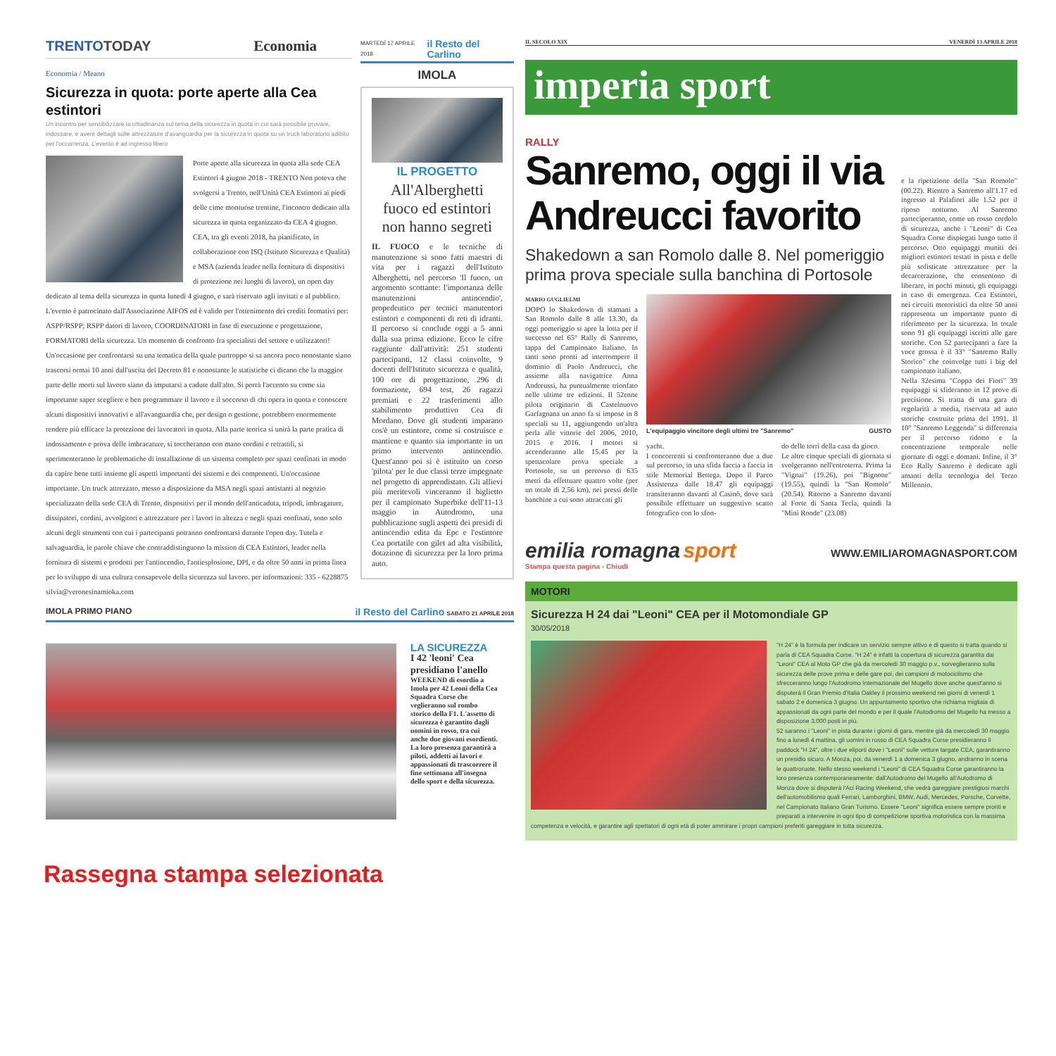TRENTOTODAY Economia
Economia / Meano
Sicurezza in quota: porte aperte alla Cea estintori
Un incontro per sensibilizzare la cittadinanza sul tema della sicurezza in quota in cui sarà possibile provare, indossare, e avere dettagli sulle attrezzature d'avanguardia per la sicurezza in quota su un truck laboratorio adibito per l'occorrenza. L'evento è ad ingresso libero
Porte aperte alla sicurezza in quota alla sede CEA Estintori 4 giugno 2018 - TRENTO Non poteva che svolgersi a Trento, nell'Unità CEA Estintori ai piedi delle cime montuose trentine, l'incontro dedicato alla sicurezza in quota organizzato da CEA 4 giugno. CEA, tra gli eventi 2018, ha pianificato, in collaborazione con ISQ (Istituto Sicurezza e Qualità) e MSA (azienda leader nella fornitura di dispositivi di protezione nei luoghi di lavoro), un open day dedicato al tema della sicurezza in quota lunedì 4 giugno, e sarà riservato agli invitati e al pubblico. L'evento è patrocinato dall'Associazione AIFOS ed è valido per l'ottenimento dei crediti formativi per: ASPP/RSPP; RSPP datori di lavoro, COORDINATORI in fase di esecuzione e progettazione, FORMATORI della sicurezza. Un momento di confronto fra specialisti del settore e utilizzatori! Un'occasione per confrontarsi su una tematica della quale purtroppo si sa ancora poco nonostante siano trascorsi ormai 10 anni dall'uscita del Decreto 81 e nonostante le statistiche ci dicano che la maggior parte delle morti sul lavoro siano da imputarsi a cadute dall'alto. Si porrà l'accento su come sia importante saper scegliere e ben programmare il lavoro e il soccorso di chi opera in quota e conoscere alcuni dispositivi innovativi e all'avanguardia che, per design o gestione, potrebbero enormemente rendere più efficace la protezione dei lavoratori in quota. Alla parte teorica si unirà la parte pratica di indossamento e prova delle imbracature, si toccheranno con mano cordini e retrattili, si sperimenteranno le problematiche di installazione di un sistema completo per spazi confinati in modo da capire bene tutti insieme gli aspetti importanti dei sistemi e dei componenti. Un'occasione importante. Un truck attrezzato, messo a disposizione da MSA negli spazi antistanti al negozio specializzato della sede CEA di Trento, dispositivi per il mondo dell'anticaduta, tripodi, imbragature, dissipatori, cordini, avvolgitori e attrezzature per i lavori in altezza e negli spazi confinati, sono solo alcuni degli strumenti con cui i partecipanti potranno confrontarsi durante l'open day. Tutela e salvaguardia, le parole chiave che contraddistinguono la mission di CEA Estintori, leader nella fornitura di sistemi e prodotti per l'antincendio, l'antiesplosione, DPI, e da oltre 50 anni in prima linea per lo sviluppo di una cultura consapevole della sicurezza sul lavoro. per informazioni: 335 - 6228875 silvia@veronesinamioka.com
MARTEDÌ 17 APRILE 2018 il Resto del Carlino
IMOLA
IL PROGETTO
All'Alberghetti fuoco ed estintori non hanno segreti
IL FUOCO e le tecniche di manutenzione si sono fatti maestri di vita per i ragazzi dell'Istituto Alberghetti, nel percorso 'Il fuoco, un argomento scottante: l'importanza delle manutenzioni antincendio', propedeutico per tecnici manutentori estintori e componenti di reti di idranti. Il percorso si conclude oggi a 5 anni dalla sua prima edizione. Ecco le cifre raggiunte dall'attività: 251 studenti partecipanti, 12 classi coinvolte, 9 docenti dell'Istituto sicurezza e qualità, 100 ore di progettazione, 296 di formazione, 694 test, 26 ragazzi premiati e 22 trasferimenti allo stabilimento produttivo Cea di Mordano. Dove gli studenti imparano cos'è un estintore, come si costruisce e mantiene e quanto sia importante in un primo intervento antincendio. Quest'anno poi si è istituito un corso 'pilota' per le due classi terze impegnate nel progetto di apprendistato. Gli allievi più meritevoli vinceranno il biglietto per il campionato Superbike dell'11-13 maggio in Autodromo, una pubblicazione sugli aspetti dei presidi di antincendio edita da Epc e l'estintore Cea portatile con gilet ad alta visibilità, dotazione di sicurezza per la loro prima auto.
IMOLA PRIMO PIANO il Resto del Carlino SABATO 21 APRILE 2018
LA SICUREZZA
I 42 'leoni' Cea presidiano l'anello
WEEKEND di esordio a Imola per 42 Leoni della Cea Squadra Corse che veglieranno sul rombo storico della F1. L'assetto di sicurezza è garantito dagli uomini in rosso, tra cui anche due giovani esordienti. La loro presenza garantirà a piloti, addetti ai lavori e appassionati di trascorrere il fine settimana all'insegna dello sport e della sicurezza.
IL SECOLO XIX VENERDÌ 13 APRILE 2018
imperia sport
RALLY
Sanremo, oggi il via Andreucci favorito
Shakedown a san Romolo dalle 8. Nel pomeriggio prima prova speciale sulla banchina di Portosole
MARIO GUGLIELMI
DOPO lo Shakedown di stamani a San Romolo dalle 8 alle 13.30, da oggi pomeriggio si apre la lotta per il successo nel 65° Rally di Sanremo, tappa del Campionato Italiano. In tanti sono pronti ad interrompere il dominio di Paolo Andreucci, che assieme alla navigatrice Anna Andreussi, ha puntualmente trionfato nelle ultime tre edizioni. Il 52enne pilota originario di Castelnuovo Garfagnana un anno fa si impose in 8 speciali su 11, aggiungendo un'altra perla alle vittorie del 2006, 2010, 2015 e 2016. I motori si accenderanno alle 15.45 per la spettacolare prova speciale a Portosole, su un percorso di 635 metri da effettuare quattro volte (per un totale di 2,56 km), nei pressi delle banchine a cui sono attraccati gli
L'equipaggio vincitore degli ultimi tre "Sanremo" GUSTO
yacht.
I concorrenti si confronteranno due a due sul percorso, in una sfida faccia a faccia in stile Memorial Bettega. Dopo il Parco Assistenza dalle 18.47 gli equipaggi transiteranno davanti al Casinò, dove sarà possibile effettuare un suggestivo scatto fotografico con lo sfon-
do delle torri della casa da gioco.
Le altre cinque speciali di giornata si svolgeranno nell'entroterra. Prima la "Vignai" (19.26), poi "Bignone" (19.55), quindi la "San Romolo" (20.54). Ritorno a Sanremo davanti al Forte di Santa Tecla, quindi la "Mini Ronde" (23.08)
e la ripetizione della "San Romolo" (00.22). Rientro a Sanremo all'1.17 ed ingresso al Palafiori alle 1.52 per il riposo notturno. Al Sanremo parteciperanno, come un rosso cordolo di sicurezza, anche i "Leoni" di Cea Squadra Corse dispiegati lungo tutto il percorso. Otto equipaggi muniti dei migliori estintori testati in pista e delle più sofisticate attrezzature per la decarcerazione, che consentono di liberare, in pochi minuti, gli equipaggi in caso di emergenza. Cea Estintori, nei circuiti motoristici da oltre 50 anni rappresenta un importante punto di riferimento per la sicurezza. In totale sono 91 gli equipaggi iscritti alle gare storiche. Con 52 partecipanti a fare la voce grossa è il 33° "Sanremo Rally Storico" che coinvolge tutti i big del campionato italiano.
Nella 32esima "Coppa dei Fiori" 39 equipaggi si sfideranno in 12 prove di precisione. Si tratta di una gara di regolarità a media, riservata ad auto storiche costruite prima del 1991. Il 10° "Sanremo Leggenda" si differenzia per il percorso ridotto e la concentrazione temporale nelle giornate di oggi e domani. Infine, il 3° Eco Rally Sanremo è dedicato agli amanti della tecnologia del Terzo Millennio.
emilia romagna sport
Stampa questa pagina - Chiudi
WWW.EMILIAROMAGNASPORT.COM
MOTORI
Sicurezza H 24 dai "Leoni" CEA per il Motomondiale GP
30/05/2018
"H 24" è la formula per indicare un servizio sempre attivo e di questo si tratta quando si parla di CEA Squadra Corse. "H 24" è infatti la copertura di sicurezza garantita dai "Leoni" CEA al Moto GP che già da mercoledì 30 maggio p.v., sorveglieranno sulla sicurezza delle prove prima e delle gare poi, dei campioni di motociclismo che sfrecceranno lungo l'Autodromo Internazionale del Mugello dove anche quest'anno si disputerà il Gran Premio d'Italia Oakley il prossimo weekend nei giorni di venerdì 1 sabato 2 e domenica 3 giugno. Un appuntamento sportivo che richiama migliaia di appassionati da ogni parte del mondo e per il quale l'Autodromo del Mugello ha messo a disposizione 3.000 posti in più.
52 saranno i "Leoni" in pista durante i giorni di gara, mentre già da mercoledì 30 maggio fino a lunedì 4 mattina, gli uomini in rosso di CEA Squadra Corse presidieranno il paddock "H 24", oltre i due eliporti dove i "Leoni" sulle vetture targate CEA, garantiranno un presidio sicuro. A Monza, poi, da venerdì 1 a domenica 3 giugno, andranno in scena le quattroruote. Nello stesso weekend i "Leoni" di CEA Squadra Corse garantiranno la loro presenza contemporaneamente: dall'Autodromo del Mugello all'Autodromo di Monza dove si disputerà l'Aci Racing Weekend, che vedrà gareggiare prestigiosi marchi dell'automobilismo quali Ferrari, Lamborghini, BMW, Audi, Mercedes, Porsche, Corvette, nel Campionato Italiano Gran Turismo. Essere "Leoni" significa essere sempre pronti e preparati a intervenire in ogni tipo di competizione sportiva motoristica con la massima competenza e velocità, e garantire agli spettatori di ogni età di poter ammirare i propri campioni preferiti gareggiare in tutta sicurezza.
Rassegna stampa selezionata